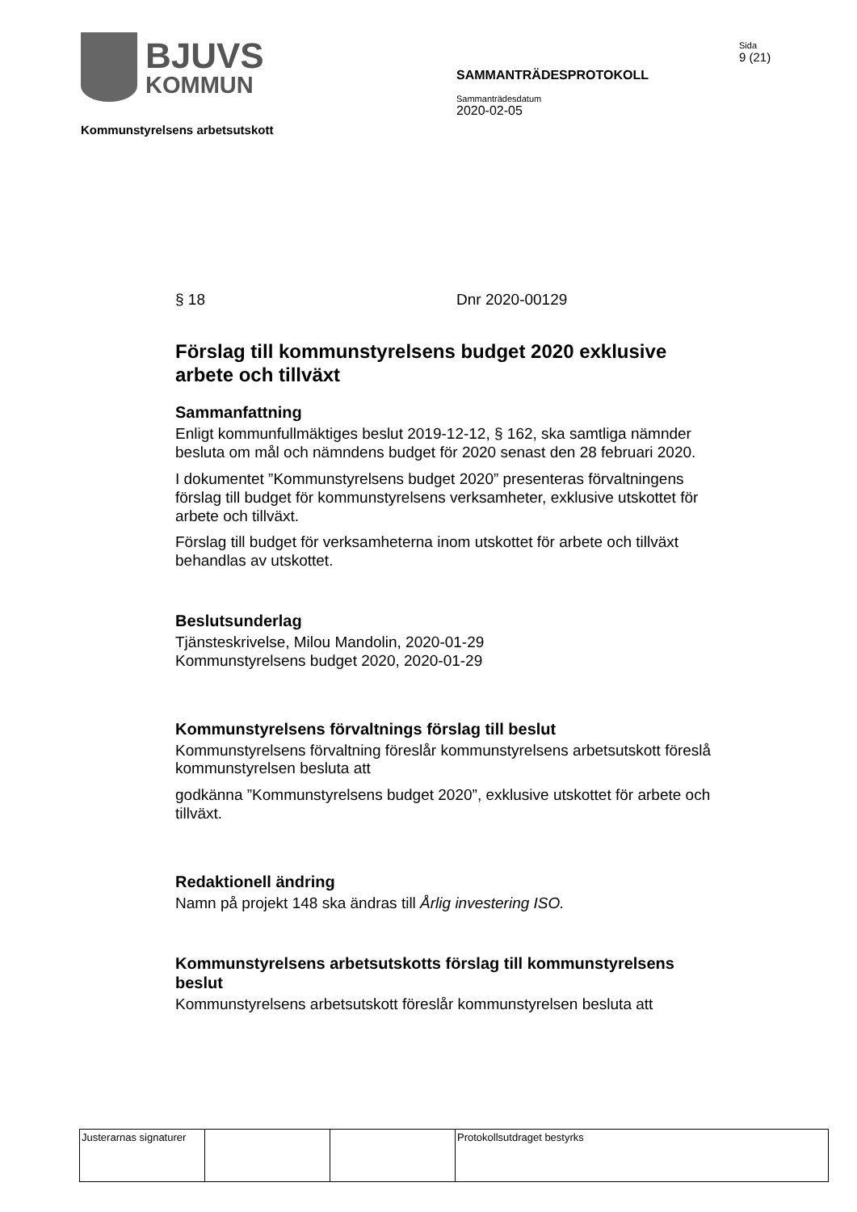BJUVS
KOMMUN
SAMMANTRÄDESPROTOKOLL
Sammanträdesdatum
2020-02-05
Sida
9 (21)
Kommunstyrelsens arbetsutskott
§ 18 Dnr 2020-00129
Förslag till kommunstyrelsens budget 2020 exklusive arbete och tillväxt
Sammanfattning
Enligt kommunfullmäktiges beslut 2019-12-12, § 162, ska samtliga nämnder besluta om mål och nämndens budget för 2020 senast den 28 februari 2020.
I dokumentet ”Kommunstyrelsens budget 2020” presenteras förvaltningens förslag till budget för kommunstyrelsens verksamheter, exklusive utskottet för arbete och tillväxt.
Förslag till budget för verksamheterna inom utskottet för arbete och tillväxt behandlas av utskottet.
Beslutsunderlag
Tjänsteskrivelse, Milou Mandolin, 2020-01-29
Kommunstyrelsens budget 2020, 2020-01-29
Kommunstyrelsens förvaltnings förslag till beslut
Kommunstyrelsens förvaltning föreslår kommunstyrelsens arbetsutskott föreslå kommunstyrelsen besluta att
godkänna ”Kommunstyrelsens budget 2020”, exklusive utskottet för arbete och tillväxt.
Redaktionell ändring
Namn på projekt 148 ska ändras till Årlig investering ISO.
Kommunstyrelsens arbetsutskotts förslag till kommunstyrelsens beslut
Kommunstyrelsens arbetsutskott föreslår kommunstyrelsen besluta att
| Justerarnas signaturer | | | Protokollsutdraget bestyrks |